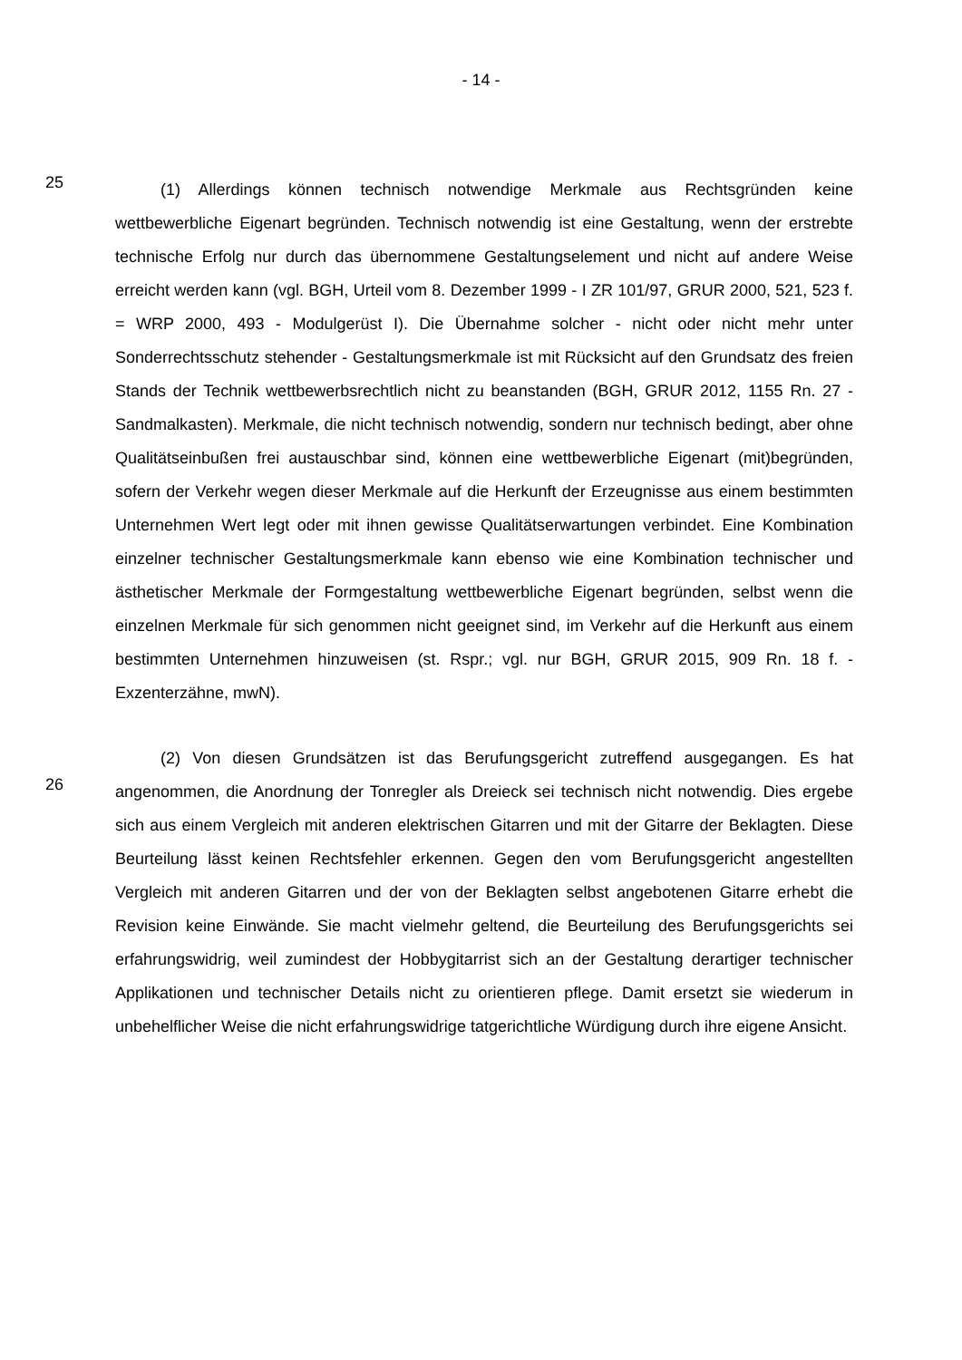- 14 -
25
(1) Allerdings können technisch notwendige Merkmale aus Rechtsgründen keine wettbewerbliche Eigenart begründen. Technisch notwendig ist eine Gestaltung, wenn der erstrebte technische Erfolg nur durch das übernommene Gestaltungselement und nicht auf andere Weise erreicht werden kann (vgl. BGH, Urteil vom 8. Dezember 1999 - I ZR 101/97, GRUR 2000, 521, 523 f. = WRP 2000, 493 - Modulgerüst I). Die Übernahme solcher - nicht oder nicht mehr unter Sonderrechtsschutz stehender - Gestaltungsmerkmale ist mit Rücksicht auf den Grundsatz des freien Stands der Technik wettbewerbsrechtlich nicht zu beanstanden (BGH, GRUR 2012, 1155 Rn. 27 - Sandmalkasten). Merkmale, die nicht technisch notwendig, sondern nur technisch bedingt, aber ohne Qualitätseinbußen frei austauschbar sind, können eine wettbewerbliche Eigenart (mit)begründen, sofern der Verkehr wegen dieser Merkmale auf die Herkunft der Erzeugnisse aus einem bestimmten Unternehmen Wert legt oder mit ihnen gewisse Qualitätserwartungen verbindet. Eine Kombination einzelner technischer Gestaltungsmerkmale kann ebenso wie eine Kombination technischer und ästhetischer Merkmale der Formgestaltung wettbewerbliche Eigenart begründen, selbst wenn die einzelnen Merkmale für sich genommen nicht geeignet sind, im Verkehr auf die Herkunft aus einem bestimmten Unternehmen hinzuweisen (st. Rspr.; vgl. nur BGH, GRUR 2015, 909 Rn. 18 f. - Exzenterzähne, mwN).
26
(2) Von diesen Grundsätzen ist das Berufungsgericht zutreffend ausgegangen. Es hat angenommen, die Anordnung der Tonregler als Dreieck sei technisch nicht notwendig. Dies ergebe sich aus einem Vergleich mit anderen elektrischen Gitarren und mit der Gitarre der Beklagten. Diese Beurteilung lässt keinen Rechtsfehler erkennen. Gegen den vom Berufungsgericht angestellten Vergleich mit anderen Gitarren und der von der Beklagten selbst angebotenen Gitarre erhebt die Revision keine Einwände. Sie macht vielmehr geltend, die Beurteilung des Berufungsgerichts sei erfahrungswidrig, weil zumindest der Hobbygitarrist sich an der Gestaltung derartiger technischer Applikationen und technischer Details nicht zu orientieren pflege. Damit ersetzt sie wiederum in unbehelflicher Weise die nicht erfahrungswidrige tatgerichtliche Würdigung durch ihre eigene Ansicht.